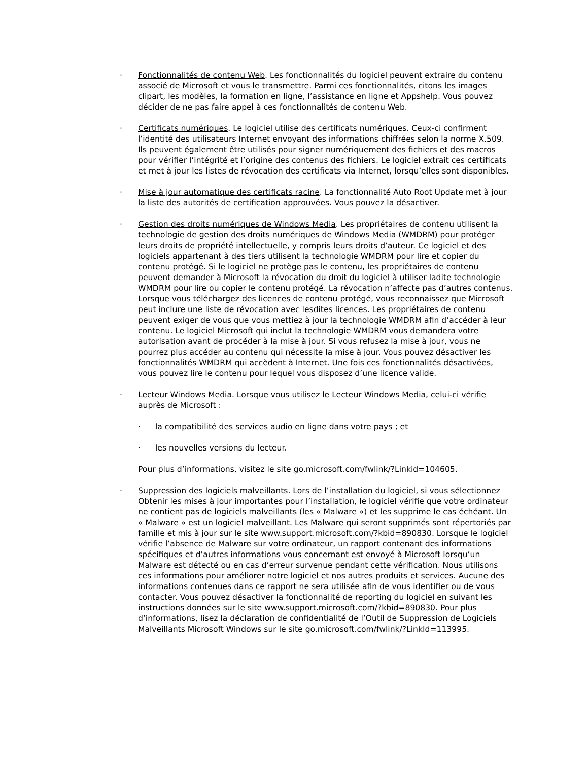· Fonctionnalités de contenu Web. Les fonctionnalités du logiciel peuvent extraire du contenu associé de Microsoft et vous le transmettre. Parmi ces fonctionnalités, citons les images clipart, les modèles, la formation en ligne, l’assistance en ligne et Appshelp. Vous pouvez décider de ne pas faire appel à ces fonctionnalités de contenu Web.
· Certificats numériques. Le logiciel utilise des certificats numériques. Ceux-ci confirment l’identité des utilisateurs Internet envoyant des informations chiffrées selon la norme X.509. Ils peuvent également être utilisés pour signer numériquement des fichiers et des macros pour vérifier l’intégrité et l’origine des contenus des fichiers. Le logiciel extrait ces certificats et met à jour les listes de révocation des certificats via Internet, lorsqu’elles sont disponibles.
· Mise à jour automatique des certificats racine. La fonctionnalité Auto Root Update met à jour la liste des autorités de certification approuvées. Vous pouvez la désactiver.
· Gestion des droits numériques de Windows Media. Les propriétaires de contenu utilisent la technologie de gestion des droits numériques de Windows Media (WMDRM) pour protéger leurs droits de propriété intellectuelle, y compris leurs droits d’auteur. Ce logiciel et des logiciels appartenant à des tiers utilisent la technologie WMDRM pour lire et copier du contenu protégé. Si le logiciel ne protège pas le contenu, les propriétaires de contenu peuvent demander à Microsoft la révocation du droit du logiciel à utiliser ladite technologie WMDRM pour lire ou copier le contenu protégé. La révocation n’affecte pas d’autres contenus. Lorsque vous téléchargez des licences de contenu protégé, vous reconnaissez que Microsoft peut inclure une liste de révocation avec lesdites licences. Les propriétaires de contenu peuvent exiger de vous que vous mettiez à jour la technologie WMDRM afin d’accéder à leur contenu. Le logiciel Microsoft qui inclut la technologie WMDRM vous demandera votre autorisation avant de procéder à la mise à jour. Si vous refusez la mise à jour, vous ne pourrez plus accéder au contenu qui nécessite la mise à jour. Vous pouvez désactiver les fonctionnalités WMDRM qui accèdent à Internet. Une fois ces fonctionnalités désactivées, vous pouvez lire le contenu pour lequel vous disposez d’une licence valide.
· Lecteur Windows Media. Lorsque vous utilisez le Lecteur Windows Media, celui-ci vérifie auprès de Microsoft :
· la compatibilité des services audio en ligne dans votre pays ; et
· les nouvelles versions du lecteur.
Pour plus d’informations, visitez le site go.microsoft.com/fwlink/?Linkid=104605.
· Suppression des logiciels malveillants. Lors de l’installation du logiciel, si vous sélectionnez Obtenir les mises à jour importantes pour l’installation, le logiciel vérifie que votre ordinateur ne contient pas de logiciels malveillants (les « Malware ») et les supprime le cas échéant. Un « Malware » est un logiciel malveillant. Les Malware qui seront supprimés sont répertoriés par famille et mis à jour sur le site www.support.microsoft.com/?kbid=890830. Lorsque le logiciel vérifie l’absence de Malware sur votre ordinateur, un rapport contenant des informations spécifiques et d’autres informations vous concernant est envoyé à Microsoft lorsqu’un Malware est détecté ou en cas d’erreur survenue pendant cette vérification. Nous utilisons ces informations pour améliorer notre logiciel et nos autres produits et services. Aucune des informations contenues dans ce rapport ne sera utilisée afin de vous identifier ou de vous contacter. Vous pouvez désactiver la fonctionnalité de reporting du logiciel en suivant les instructions données sur le site www.support.microsoft.com/?kbid=890830. Pour plus d’informations, lisez la déclaration de confidentialité de l’Outil de Suppression de Logiciels Malveillants Microsoft Windows sur le site go.microsoft.com/fwlink/?LinkId=113995.